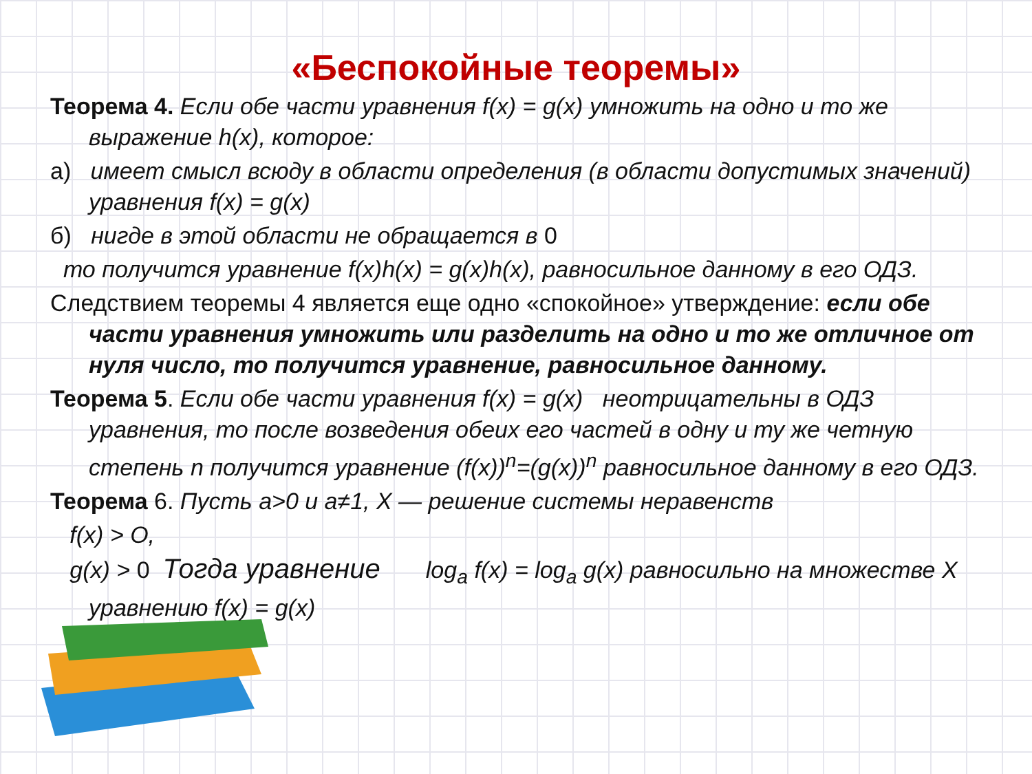«Беспокойные теоремы»
Теорема 4. Если обе части уравнения f(x) = g(x) умножить на одно и то же выражение h(x), которое:
а) имеет смысл всюду в области определения (в области допустимых значений) уравнения f(x) = g(x)
б) нигде в этой области не обращается в 0
то получится уравнение f(x)h(x) = g(x)h(x), равносильное данному в его ОДЗ.
Следствием теоремы 4 является еще одно «спокойное» утверждение: если обе части уравнения умножить или разделить на одно и то же отличное от нуля число, то получится уравнение, равносильное данному.
Теорема 5. Если обе части уравнения f(x) = g(x) неотрицательны в ОДЗ уравнения, то после возведения обеих его частей в одну и ту же четную степень n получится уравнение (f(x))<sup>n</sup>=(g(x))<sup>n</sup> равносильное данному в его ОДЗ.
Теорема 6. Пусть a>0 и a≠1, X — решение системы неравенств
f(x) > O,
g(x) > 0 Тогда уравнение log<sub>a</sub> f(x) = log<sub>a</sub> g(x) равносильно на множестве X уравнению f(x) = g(x)